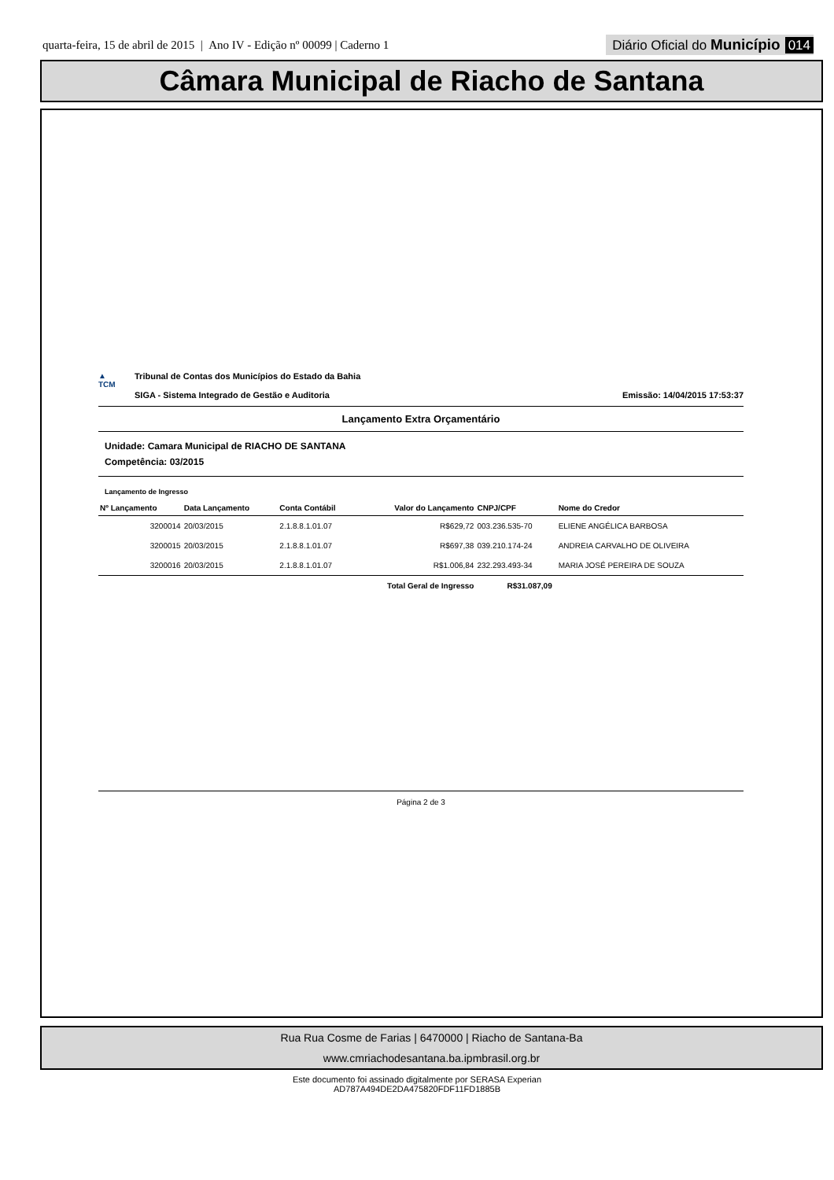quarta-feira, 15 de abril de 2015 | Ano IV - Edição nº 00099 | Caderno 1
Diário Oficial do Município 014
Câmara Municipal de Riacho de Santana
▲
TCM
Tribunal de Contas dos Municípios do Estado da Bahia
SIGA - Sistema Integrado de Gestão e Auditoria
Emissão: 14/04/2015 17:53:37
Lançamento Extra Orçamentário
Unidade: Camara Municipal de RIACHO DE SANTANA
Competência: 03/2015
Lançamento de Ingresso
| Nº Lançamento | Data Lançamento | Conta Contábil | Valor do Lançamento | CNPJ/CPF | Nome do Credor |
| --- | --- | --- | --- | --- | --- |
| 3200014 | 20/03/2015 | 2.1.8.8.1.01.07 | R$629,72 | 003.236.535-70 | ELIENE ANGÉLICA BARBOSA |
| 3200015 | 20/03/2015 | 2.1.8.8.1.01.07 | R$697,38 | 039.210.174-24 | ANDREIA CARVALHO DE OLIVEIRA |
| 3200016 | 20/03/2015 | 2.1.8.8.1.01.07 | R$1.006,84 | 232.293.493-34 | MARIA JOSÉ PEREIRA DE SOUZA |
| Total Geral de Ingresso | | | | R$31.087,09 | |
Página 2 de 3
Rua Rua Cosme de Farias | 6470000 | Riacho de Santana-Ba
www.cmriachodesantana.ba.ipmbrasil.org.br
Este documento foi assinado digitalmente por SERASA Experian
AD787A494DE2DA475820FDF11FD1885B